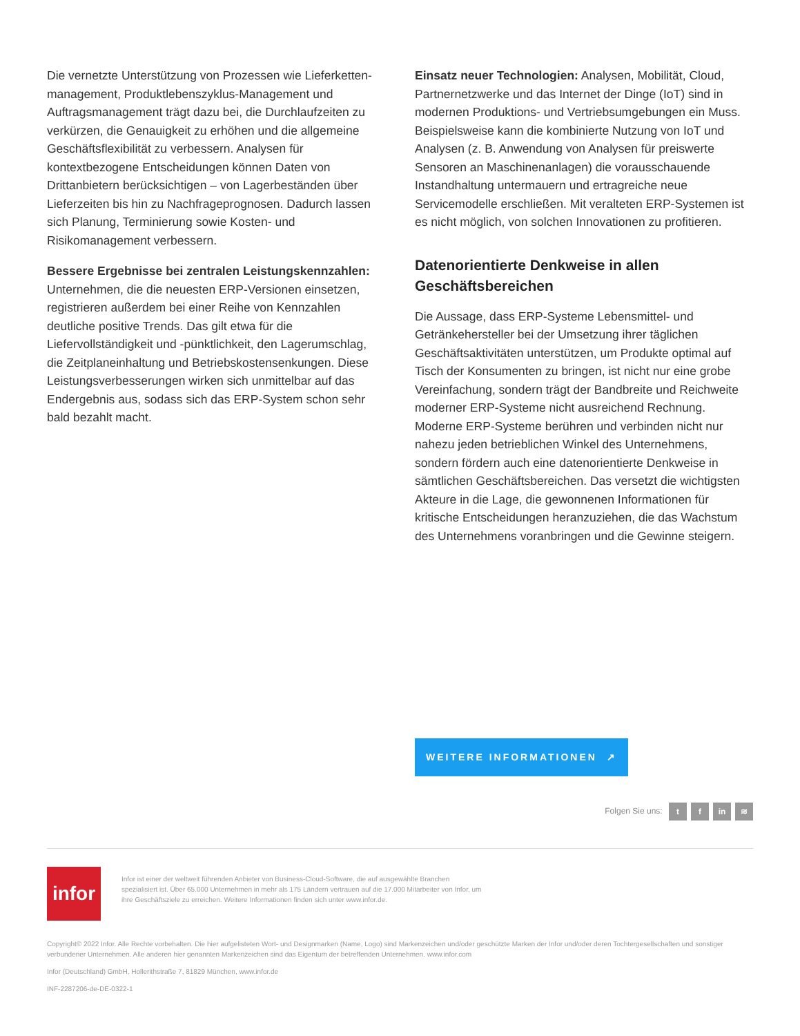Die vernetzte Unterstützung von Prozessen wie Lieferketten-management, Produktlebenszyklus-Management und Auftragsmanagement trägt dazu bei, die Durchlaufzeiten zu verkürzen, die Genauigkeit zu erhöhen und die allgemeine Geschäftsflexibilität zu verbessern. Analysen für kontextbezogene Entscheidungen können Daten von Drittanbietern berücksichtigen – von Lagerbeständen über Lieferzeiten bis hin zu Nachfrageprognosen. Dadurch lassen sich Planung, Terminierung sowie Kosten- und Risikomanagement verbessern.
Bessere Ergebnisse bei zentralen Leistungskennzahlen: Unternehmen, die die neuesten ERP-Versionen einsetzen, registrieren außerdem bei einer Reihe von Kennzahlen deutliche positive Trends. Das gilt etwa für die Liefervollständigkeit und -pünktlichkeit, den Lagerumschlag, die Zeitplaneinhaltung und Betriebskostensenkungen. Diese Leistungsverbesserungen wirken sich unmittelbar auf das Endergebnis aus, sodass sich das ERP-System schon sehr bald bezahlt macht.
Einsatz neuer Technologien: Analysen, Mobilität, Cloud, Partnernetzwerke und das Internet der Dinge (IoT) sind in modernen Produktions- und Vertriebsumgebungen ein Muss. Beispielsweise kann die kombinierte Nutzung von IoT und Analysen (z. B. Anwendung von Analysen für preiswerte Sensoren an Maschinenanlagen) die vorausschauende Instandhaltung untermauern und ertragreiche neue Servicemodelle erschließen. Mit veralteten ERP-Systemen ist es nicht möglich, von solchen Innovationen zu profitieren.
Datenorientierte Denkweise in allen Geschäftsbereichen
Die Aussage, dass ERP-Systeme Lebensmittel- und Getränkehersteller bei der Umsetzung ihrer täglichen Geschäftsaktivitäten unterstützen, um Produkte optimal auf Tisch der Konsumenten zu bringen, ist nicht nur eine grobe Vereinfachung, sondern trägt der Bandbreite und Reichweite moderner ERP-Systeme nicht ausreichend Rechnung. Moderne ERP-Systeme berühren und verbinden nicht nur nahezu jeden betrieblichen Winkel des Unternehmens, sondern fördern auch eine datenorientierte Denkweise in sämtlichen Geschäftsbereichen. Das versetzt die wichtigsten Akteure in die Lage, die gewonnenen Informationen für kritische Entscheidungen heranzuziehen, die das Wachstum des Unternehmens voranbringen und die Gewinne steigern.
WEITERE INFORMATIONEN ↗
Folgen Sie uns: t f in ≋
infor
Infor ist einer der weltweit führenden Anbieter von Business-Cloud-Software, die auf ausgewählte Branchen spezialisiert ist. Über 65.000 Unternehmen in mehr als 175 Ländern vertrauen auf die 17.000 Mitarbeiter von Infor, um ihre Geschäftsziele zu erreichen. Weitere Informationen finden sich unter www.infor.de.
Copyright© 2022 Infor. Alle Rechte vorbehalten. Die hier aufgelisteten Wort- und Designmarken (Name, Logo) sind Markenzeichen und/oder geschützte Marken der Infor und/oder deren Tochtergesellschaften und sonstiger verbundener Unternehmen. Alle anderen hier genannten Markenzeichen sind das Eigentum der betreffenden Unternehmen. www.infor.com
Infor (Deutschland) GmbH, Hollerithstraße 7, 81829 München, www.infor.de
INF-2287206-de-DE-0322-1